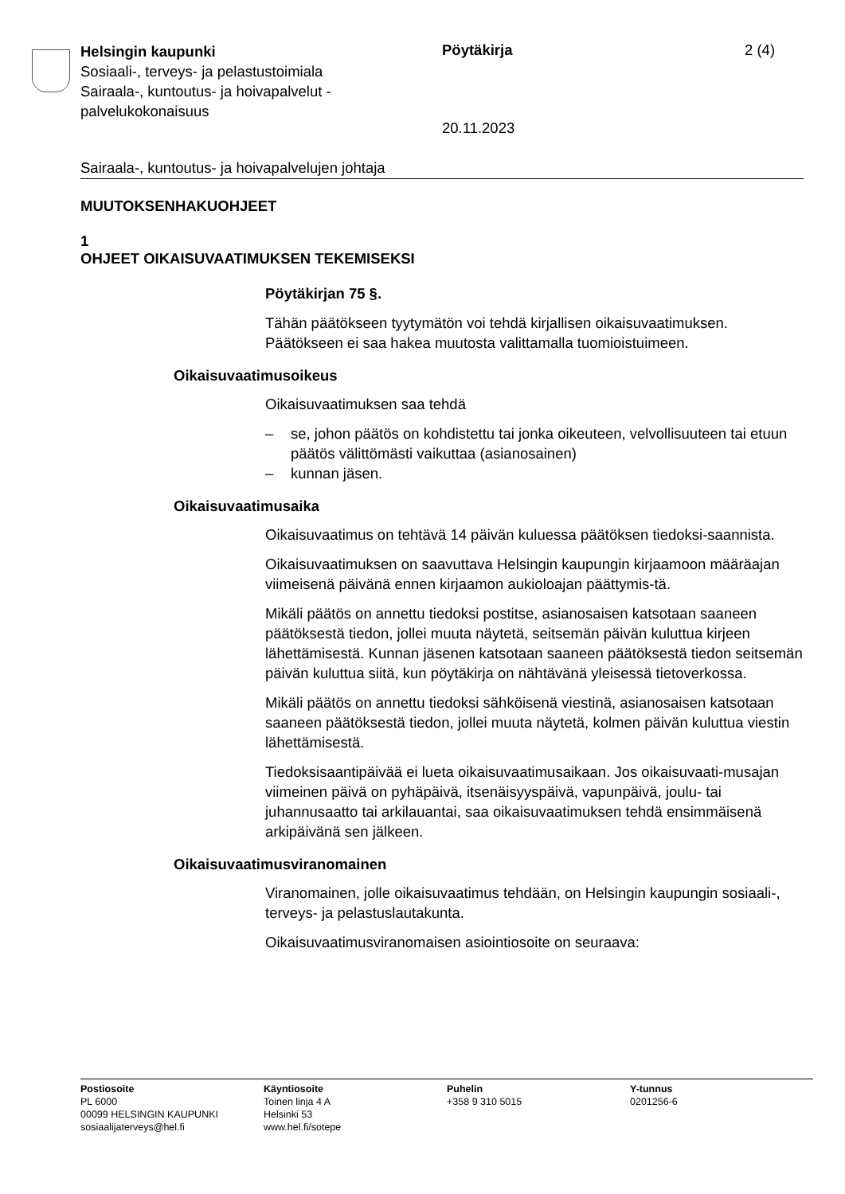Helsingin kaupunki
Sosiaali-, terveys- ja pelastustoimiala
Sairaala-, kuntoutus- ja hoivapalvelut -
palvelukokonaisuus
Pöytäkirja 2 (4)
20.11.2023
Sairaala-, kuntoutus- ja hoivapalvelujen johtaja
MUUTOKSENHAKUOHJEET
1
OHJEET OIKAISUVAATIMUKSEN TEKEMISEKSI
Pöytäkirjan 75 §.
Tähän päätökseen tyytymätön voi tehdä kirjallisen oikaisuvaatimuksen. Päätökseen ei saa hakea muutosta valittamalla tuomioistuimeen.
Oikaisuvaatimusoikeus
Oikaisuvaatimuksen saa tehdä
– se, johon päätös on kohdistettu tai jonka oikeuteen, velvollisuuteen tai etuun päätös välittömästi vaikuttaa (asianosainen)
– kunnan jäsen.
Oikaisuvaatimusaika
Oikaisuvaatimus on tehtävä 14 päivän kuluessa päätöksen tiedoksi-saannista.
Oikaisuvaatimuksen on saavuttava Helsingin kaupungin kirjaamoon määräajan viimeisenä päivänä ennen kirjaamon aukioloajan päättymis-tä.
Mikäli päätös on annettu tiedoksi postitse, asianosaisen katsotaan saaneen päätöksestä tiedon, jollei muuta näytetä, seitsemän päivän kuluttua kirjeen lähettämisestä. Kunnan jäsenen katsotaan saaneen päätöksestä tiedon seitsemän päivän kuluttua siitä, kun pöytäkirja on nähtävänä yleisessä tietoverkossa.
Mikäli päätös on annettu tiedoksi sähköisenä viestinä, asianosaisen katsotaan saaneen päätöksestä tiedon, jollei muuta näytetä, kolmen päivän kuluttua viestin lähettämisestä.
Tiedoksisaantipäivää ei lueta oikaisuvaatimusaikaan. Jos oikaisuvaati-musajan viimeinen päivä on pyhäpäivä, itsenäisyyspäivä, vapunpäivä, joulu- tai juhannusaatto tai arkilauantai, saa oikaisuvaatimuksen tehdä ensimmäisenä arkipäivänä sen jälkeen.
Oikaisuvaatimusviranomainen
Viranomainen, jolle oikaisuvaatimus tehdään, on Helsingin kaupungin sosiaali-, terveys- ja pelastuslautakunta.
Oikaisuvaatimusviranomaisen asiointiosoite on seuraava:
Postiosoite
PL 6000
00099 HELSINGIN KAUPUNKI
sosiaalijaterveys@hel.fi
Käyntiosoite
Toinen linja 4 A
Helsinki 53
www.hel.fi/sotepe
Puhelin
+358 9 310 5015
Y-tunnus
0201256-6